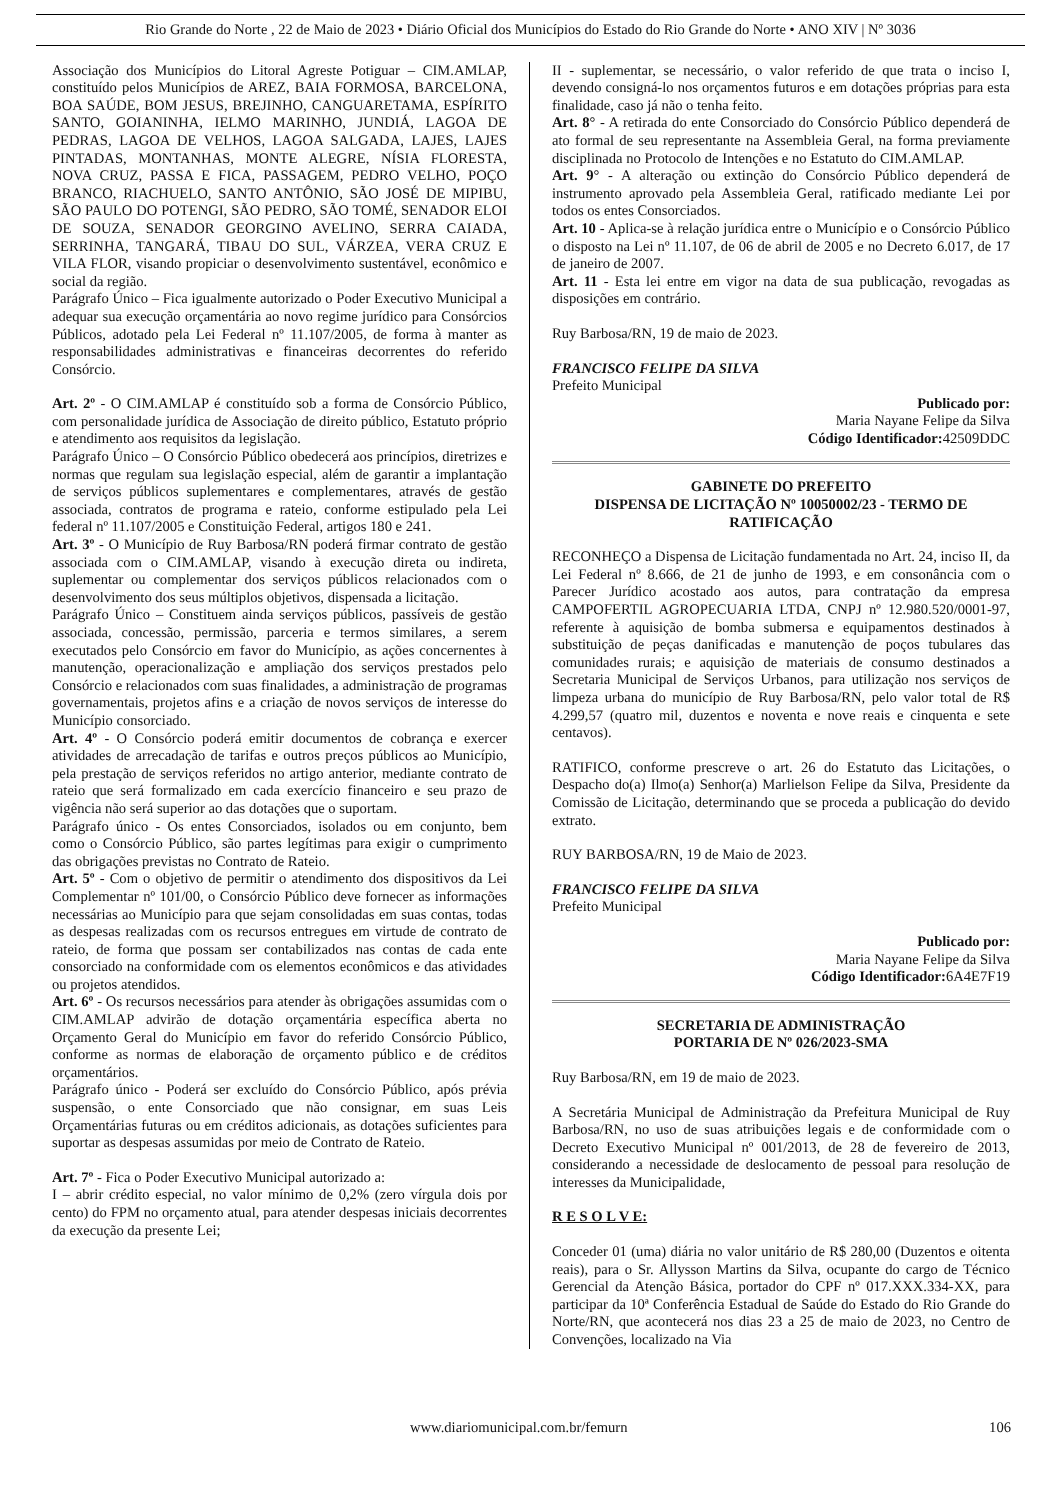Rio Grande do Norte , 22 de Maio de 2023 • Diário Oficial dos Municípios do Estado do Rio Grande do Norte • ANO XIV | Nº 3036
Associação dos Municípios do Litoral Agreste Potiguar – CIM.AMLAP, constituído pelos Municípios de AREZ, BAIA FORMOSA, BARCELONA, BOA SAÚDE, BOM JESUS, BREJINHO, CANGUARETAMA, ESPÍRITO SANTO, GOIANINHA, IELMO MARINHO, JUNDIÁ, LAGOA DE PEDRAS, LAGOA DE VELHOS, LAGOA SALGADA, LAJES, LAJES PINTADAS, MONTANHAS, MONTE ALEGRE, NÍSIA FLORESTA, NOVA CRUZ, PASSA E FICA, PASSAGEM, PEDRO VELHO, POÇO BRANCO, RIACHUELO, SANTO ANTÔNIO, SÃO JOSÉ DE MIPIBU, SÃO PAULO DO POTENGI, SÃO PEDRO, SÃO TOMÉ, SENADOR ELOI DE SOUZA, SENADOR GEORGINO AVELINO, SERRA CAIADA, SERRINHA, TANGARÁ, TIBAU DO SUL, VÁRZEA, VERA CRUZ E VILA FLOR, visando propiciar o desenvolvimento sustentável, econômico e social da região.
Parágrafo Único – Fica igualmente autorizado o Poder Executivo Municipal a adequar sua execução orçamentária ao novo regime jurídico para Consórcios Públicos, adotado pela Lei Federal nº 11.107/2005, de forma à manter as responsabilidades administrativas e financeiras decorrentes do referido Consórcio.
Art. 2º - O CIM.AMLAP é constituído sob a forma de Consórcio Público, com personalidade jurídica de Associação de direito público, Estatuto próprio e atendimento aos requisitos da legislação.
Parágrafo Único – O Consórcio Público obedecerá aos princípios, diretrizes e normas que regulam sua legislação especial, além de garantir a implantação de serviços públicos suplementares e complementares, através de gestão associada, contratos de programa e rateio, conforme estipulado pela Lei federal nº 11.107/2005 e Constituição Federal, artigos 180 e 241.
Art. 3º - O Município de Ruy Barbosa/RN poderá firmar contrato de gestão associada com o CIM.AMLAP, visando à execução direta ou indireta, suplementar ou complementar dos serviços públicos relacionados com o desenvolvimento dos seus múltiplos objetivos, dispensada a licitação.
Parágrafo Único – Constituem ainda serviços públicos, passíveis de gestão associada, concessão, permissão, parceria e termos similares, a serem executados pelo Consórcio em favor do Município, as ações concernentes à manutenção, operacionalização e ampliação dos serviços prestados pelo Consórcio e relacionados com suas finalidades, a administração de programas governamentais, projetos afins e a criação de novos serviços de interesse do Município consorciado.
Art. 4º - O Consórcio poderá emitir documentos de cobrança e exercer atividades de arrecadação de tarifas e outros preços públicos ao Município, pela prestação de serviços referidos no artigo anterior, mediante contrato de rateio que será formalizado em cada exercício financeiro e seu prazo de vigência não será superior ao das dotações que o suportam.
Parágrafo único - Os entes Consorciados, isolados ou em conjunto, bem como o Consórcio Público, são partes legítimas para exigir o cumprimento das obrigações previstas no Contrato de Rateio.
Art. 5º - Com o objetivo de permitir o atendimento dos dispositivos da Lei Complementar nº 101/00, o Consórcio Público deve fornecer as informações necessárias ao Município para que sejam consolidadas em suas contas, todas as despesas realizadas com os recursos entregues em virtude de contrato de rateio, de forma que possam ser contabilizados nas contas de cada ente consorciado na conformidade com os elementos econômicos e das atividades ou projetos atendidos.
Art. 6º - Os recursos necessários para atender às obrigações assumidas com o CIM.AMLAP advirão de dotação orçamentária específica aberta no Orçamento Geral do Município em favor do referido Consórcio Público, conforme as normas de elaboração de orçamento público e de créditos orçamentários.
Parágrafo único - Poderá ser excluído do Consórcio Público, após prévia suspensão, o ente Consorciado que não consignar, em suas Leis Orçamentárias futuras ou em créditos adicionais, as dotações suficientes para suportar as despesas assumidas por meio de Contrato de Rateio.
Art. 7º - Fica o Poder Executivo Municipal autorizado a:
I – abrir crédito especial, no valor mínimo de 0,2% (zero vírgula dois por cento) do FPM no orçamento atual, para atender despesas iniciais decorrentes da execução da presente Lei;
II - suplementar, se necessário, o valor referido de que trata o inciso I, devendo consigná-lo nos orçamentos futuros e em dotações próprias para esta finalidade, caso já não o tenha feito.
Art. 8° - A retirada do ente Consorciado do Consórcio Público dependerá de ato formal de seu representante na Assembleia Geral, na forma previamente disciplinada no Protocolo de Intenções e no Estatuto do CIM.AMLAP.
Art. 9° - A alteração ou extinção do Consórcio Público dependerá de instrumento aprovado pela Assembleia Geral, ratificado mediante Lei por todos os entes Consorciados.
Art. 10 - Aplica-se à relação jurídica entre o Município e o Consórcio Público o disposto na Lei nº 11.107, de 06 de abril de 2005 e no Decreto 6.017, de 17 de janeiro de 2007.
Art. 11 - Esta lei entre em vigor na data de sua publicação, revogadas as disposições em contrário.
Ruy Barbosa/RN, 19 de maio de 2023.
FRANCISCO FELIPE DA SILVA
Prefeito Municipal
Publicado por:
Maria Nayane Felipe da Silva
Código Identificador: 42509DDC
GABINETE DO PREFEITO
DISPENSA DE LICITAÇÃO Nº 10050002/23 - TERMO DE RATIFICAÇÃO
RECONHEÇO a Dispensa de Licitação fundamentada no Art. 24, inciso II, da Lei Federal nº 8.666, de 21 de junho de 1993, e em consonância com o Parecer Jurídico acostado aos autos, para contratação da empresa CAMPOFERTIL AGROPECUARIA LTDA, CNPJ nº 12.980.520/0001-97, referente à aquisição de bomba submersa e equipamentos destinados à substituição de peças danificadas e manutenção de poços tubulares das comunidades rurais; e aquisição de materiais de consumo destinados a Secretaria Municipal de Serviços Urbanos, para utilização nos serviços de limpeza urbana do município de Ruy Barbosa/RN, pelo valor total de R$ 4.299,57 (quatro mil, duzentos e noventa e nove reais e cinquenta e sete centavos).
RATIFICO, conforme prescreve o art. 26 do Estatuto das Licitações, o Despacho do(a) Ilmo(a) Senhor(a) Marlielson Felipe da Silva, Presidente da Comissão de Licitação, determinando que se proceda a publicação do devido extrato.
RUY BARBOSA/RN, 19 de Maio de 2023.
FRANCISCO FELIPE DA SILVA
Prefeito Municipal
Publicado por:
Maria Nayane Felipe da Silva
Código Identificador: 6A4E7F19
SECRETARIA DE ADMINISTRAÇÃO
PORTARIA DE Nº 026/2023-SMA
Ruy Barbosa/RN, em 19 de maio de 2023.
A Secretária Municipal de Administração da Prefeitura Municipal de Ruy Barbosa/RN, no uso de suas atribuições legais e de conformidade com o Decreto Executivo Municipal nº 001/2013, de 28 de fevereiro de 2013, considerando a necessidade de deslocamento de pessoal para resolução de interesses da Municipalidade,
R E S O L V E:
Conceder 01 (uma) diária no valor unitário de R$ 280,00 (Duzentos e oitenta reais), para o Sr. Allysson Martins da Silva, ocupante do cargo de Técnico Gerencial da Atenção Básica, portador do CPF nº 017.XXX.334-XX, para participar da 10ª Conferência Estadual de Saúde do Estado do Rio Grande do Norte/RN, que acontecerá nos dias 23 a 25 de maio de 2023, no Centro de Convenções, localizado na Via
www.diariomunicipal.com.br/femurn 106